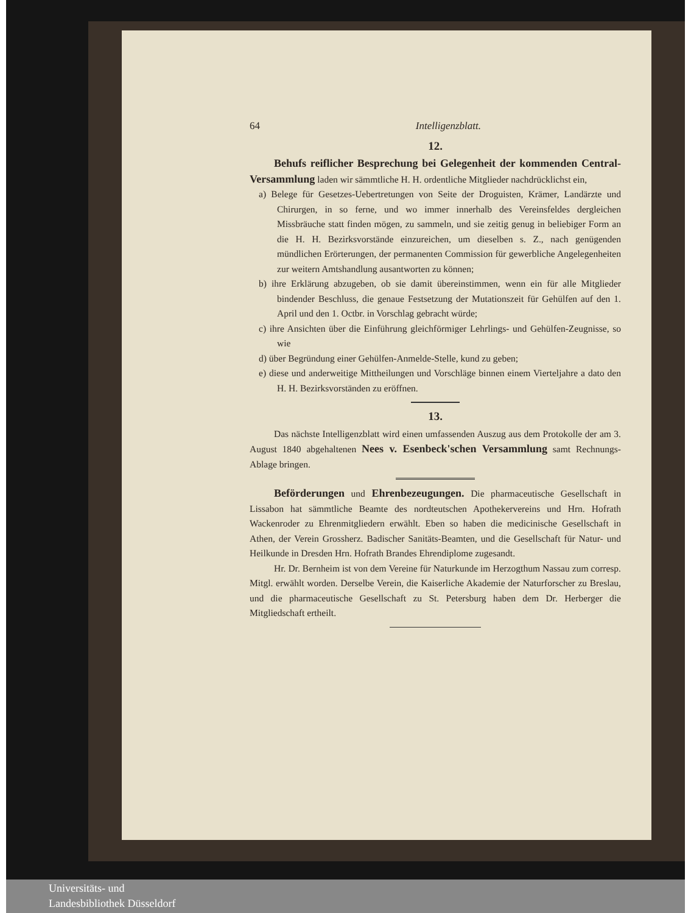64 Intelligenzblatt.
12.
Behufs reiflicher Besprechung bei Gelegenheit der kommenden Central-Versammlung laden wir sämmtliche H. H. ordentliche Mitglieder nachdrücklichst ein,
a) Belege für Gesetzes-Uebertretungen von Seite der Droguisten, Krämer, Landärzte und Chirurgen, in so ferne, und wo immer innerhalb des Vereinsfeldes dergleichen Missbräuche statt finden mögen, zu sammeln, und sie zeitig genug in beliebiger Form an die H. H. Bezirksvorstände einzureichen, um dieselben s. Z., nach genügenden mündlichen Erörterungen, der permanenten Commission für gewerbliche Angelegenheiten zur weitern Amtshandlung ausantworten zu können;
b) ihre Erklärung abzugeben, ob sie damit übereinstimmen, wenn ein für alle Mitglieder bindender Beschluss, die genaue Festsetzung der Mutationszeit für Gehülfen auf den 1. April und den 1. Octbr. in Vorschlag gebracht würde;
c) ihre Ansichten über die Einführung gleichförmiger Lehrlings- und Gehülfen-Zeugnisse, so wie
d) über Begründung einer Gehülfen-Anmelde-Stelle, kund zu geben;
e) diese und anderweitige Mittheilungen und Vorschläge binnen einem Vierteljahre a dato den H. H. Bezirksvorständen zu eröffnen.
13.
Das nächste Intelligenzblatt wird einen umfassenden Auszug aus dem Protokolle der am 3. August 1840 abgehaltenen Nees v. Esenbeck'schen Versammlung samt Rechnungs-Ablage bringen.
Beförderungen und Ehrenbezeugungen. Die pharmaceutische Gesellschaft in Lissabon hat sämmtliche Beamte des nordteutschen Apothekervereins und Hrn. Hofrath Wackenroder zu Ehrenmitgliedern erwählt. Eben so haben die medicinische Gesellschaft in Athen, der Verein Grossherz. Badischer Sanitäts-Beamten, und die Gesellschaft für Natur- und Heilkunde in Dresden Hrn. Hofrath Brandes Ehrendiplome zugesandt.
Hr. Dr. Bernheim ist von dem Vereine für Naturkunde im Herzogthum Nassau zum corresp. Mitgl. erwählt worden. Derselbe Verein, die Kaiserliche Akademie der Naturforscher zu Breslau, und die pharmaceutische Gesellschaft zu St. Petersburg haben dem Dr. Herberger die Mitgliedschaft ertheilt.
Universitäts- und
Landesbibliothek Düsseldorf